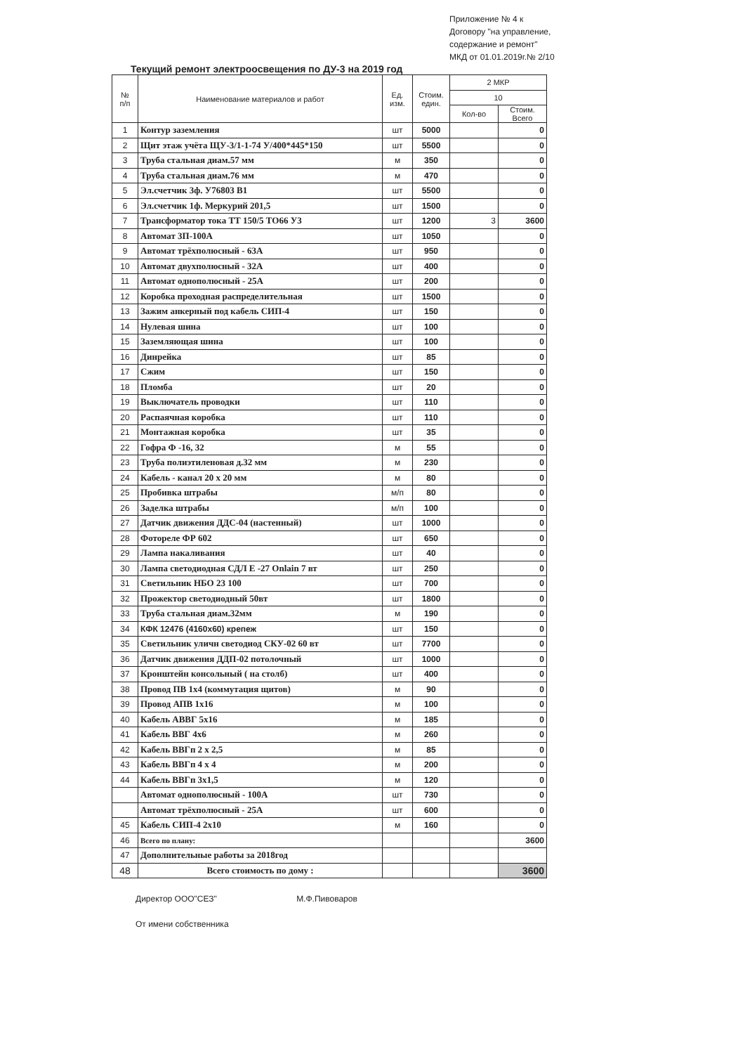Приложение № 4 к Договору "на управление, содержание и ремонт" МКД от 01.01.2019г.№ 2/10
Текущий ремонт электроосвещения по ДУ-3 на 2019 год
| № п/п | Наименование материалов и работ | Ед. изм. | Стоим. един. | 2 МКР | |
| --- | --- | --- | --- | --- | --- |
| | | | | 10 | |
| | | | | Кол-во | Стоим. Всего |
| 1 | Контур заземления | шт | 5000 | | 0 |
| 2 | Щит этаж учёта ЩУ-3/1-1-74 У/400*445*150 | шт | 5500 | | 0 |
| 3 | Труба стальная диам.57 мм | м | 350 | | 0 |
| 4 | Труба стальная диам.76 мм | м | 470 | | 0 |
| 5 | Эл.счетчик 3ф. У76803 В1 | шт | 5500 | | 0 |
| 6 | Эл.счетчик 1ф. Меркурий 201,5 | шт | 1500 | | 0 |
| 7 | Трансформатор тока ТТ 150/5 ТО66 У3 | шт | 1200 | 3 | 3600 |
| 8 | Автомат 3П-100А | шт | 1050 | | 0 |
| 9 | Автомат трёхполюсный - 63А | шт | 950 | | 0 |
| 10 | Автомат двухполюсный - 32А | шт | 400 | | 0 |
| 11 | Автомат однополюсный - 25А | шт | 200 | | 0 |
| 12 | Коробка проходная распределительная | шт | 1500 | | 0 |
| 13 | Зажим анкерный под кабель СИП-4 | шт | 150 | | 0 |
| 14 | Нулевая шина | шт | 100 | | 0 |
| 15 | Заземляющая шина | шт | 100 | | 0 |
| 16 | Динрейка | шт | 85 | | 0 |
| 17 | Сжим | шт | 150 | | 0 |
| 18 | Пломба | шт | 20 | | 0 |
| 19 | Выключатель проводки | шт | 110 | | 0 |
| 20 | Распаячная коробка | шт | 110 | | 0 |
| 21 | Монтажная коробка | шт | 35 | | 0 |
| 22 | Гофра Ф -16, 32 | м | 55 | | 0 |
| 23 | Труба полиэтиленовая д.32 мм | м | 230 | | 0 |
| 24 | Кабель - канал 20 х 20 мм | м | 80 | | 0 |
| 25 | Пробивка штрабы | м/п | 80 | | 0 |
| 26 | Заделка штрабы | м/п | 100 | | 0 |
| 27 | Датчик движения ДДС-04 (настенный) | шт | 1000 | | 0 |
| 28 | Фотореле ФР 602 | шт | 650 | | 0 |
| 29 | Лампа накаливания | шт | 40 | | 0 |
| 30 | Лампа светодиодная СДЛ Е -27 Onlain 7 вт | шт | 250 | | 0 |
| 31 | Светильник НБО 23 100 | шт | 700 | | 0 |
| 32 | Прожектор светодиодный 50вт | шт | 1800 | | 0 |
| 33 | Труба стальная диам.32мм | м | 190 | | 0 |
| 34 | КФК 12476 (4160х60) крепеж | шт | 150 | | 0 |
| 35 | Светильник уличн светодиод СКУ-02 60 вт | шт | 7700 | | 0 |
| 36 | Датчик движения ДДП-02 потолочный | шт | 1000 | | 0 |
| 37 | Кронштейн консольный ( на столб) | шт | 400 | | 0 |
| 38 | Провод ПВ 1х4 (коммутация щитов) | м | 90 | | 0 |
| 39 | Провод АПВ 1х16 | м | 100 | | 0 |
| 40 | Кабель АВВГ 5х16 | м | 185 | | 0 |
| 41 | Кабель ВВГ 4х6 | м | 260 | | 0 |
| 42 | Кабель ВВГп 2 х 2,5 | м | 85 | | 0 |
| 43 | Кабель ВВГп 4 х 4 | м | 200 | | 0 |
| 44 | Кабель ВВГп 3х1,5 | м | 120 | | 0 |
| | Автомат однополюсный - 100А | шт | 730 | | 0 |
| | Автомат трёхполюсный - 25А | шт | 600 | | 0 |
| 45 | Кабель СИП-4 2х10 | м | 160 | | 0 |
| 46 | Всего по плану: | | | | 3600 |
| 47 | Дополнительные работы за 2018год | | | | |
| 48 | Всего стоимость по дому : | | | | 3600 |
Директор ООО"СЕЗ" М.Ф.Пивоваров
От имени собственника